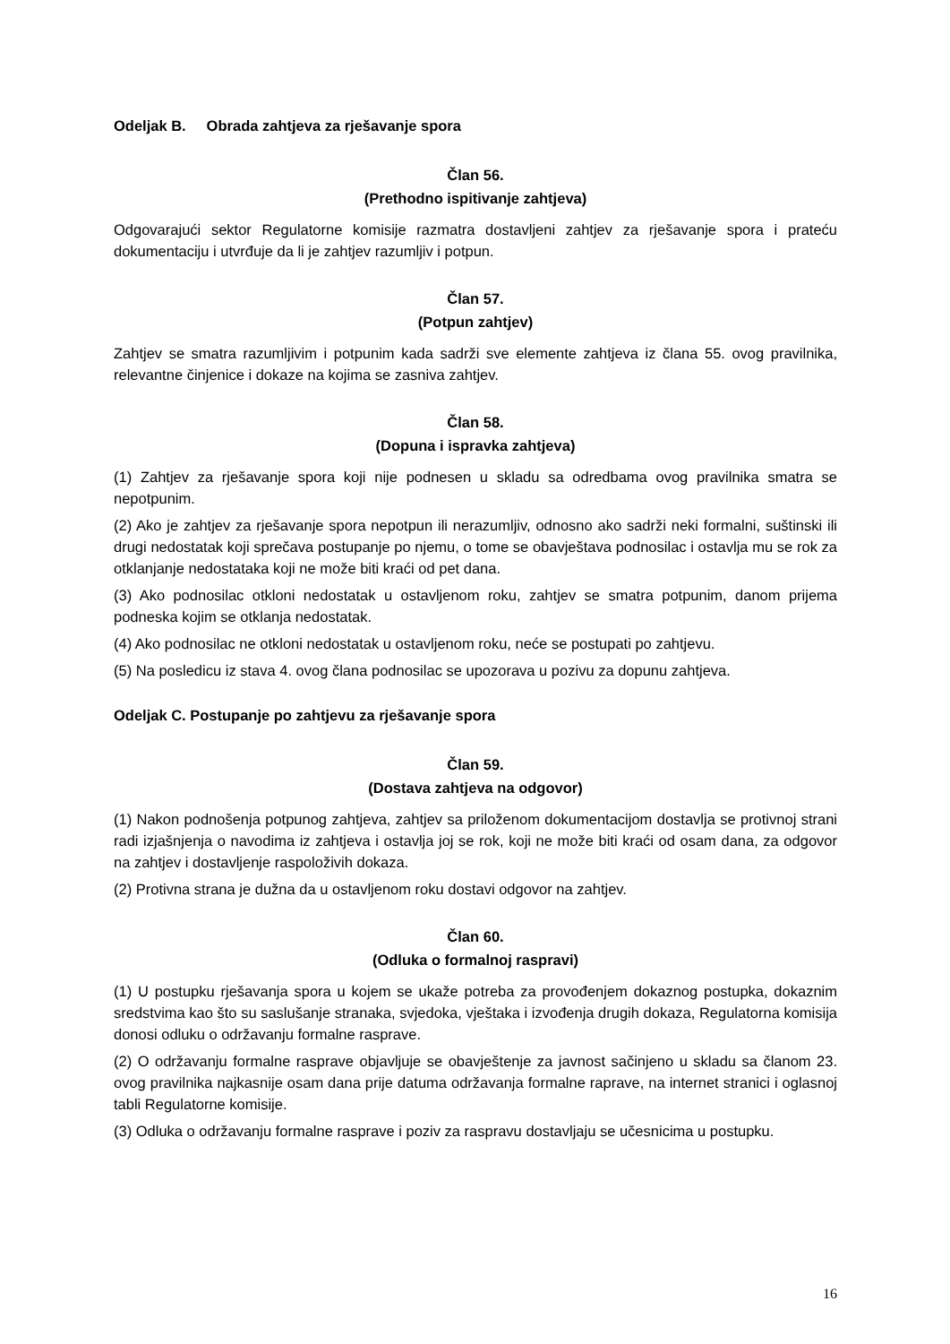Odeljak B. Obrada zahtjeva za rješavanje spora
Član 56.
(Prethodno ispitivanje zahtjeva)
Odgovarajući sektor Regulatorne komisije razmatra dostavljeni zahtjev za rješavanje spora i prateću dokumentaciju i utvrđuje da li je zahtjev razumljiv i potpun.
Član 57.
(Potpun zahtjev)
Zahtjev se smatra razumljivim i potpunim kada sadrži sve elemente zahtjeva iz člana 55. ovog pravilnika, relevantne činjenice i dokaze na kojima se zasniva zahtjev.
Član 58.
(Dopuna i ispravka zahtjeva)
(1) Zahtjev za rješavanje spora koji nije podnesen u skladu sa odredbama ovog pravilnika smatra se nepotpunim.
(2) Ako je zahtjev za rješavanje spora nepotpun ili nerazumljiv, odnosno ako sadrži neki formalni, suštinski ili drugi nedostatak koji sprečava postupanje po njemu, o tome se obavještava podnosilac i ostavlja mu se rok za otklanjanje nedostataka koji ne može biti kraći od pet dana.
(3) Ako podnosilac otkloni nedostatak u ostavljenom roku, zahtjev se smatra potpunim, danom prijema podneska kojim se otklanja nedostatak.
(4) Ako podnosilac ne otkloni nedostatak u ostavljenom roku, neće se postupati po zahtjevu.
(5) Na posledicu iz stava 4. ovog člana podnosilac se upozorava u pozivu za dopunu zahtjeva.
Odeljak C. Postupanje po zahtjevu za rješavanje spora
Član 59.
(Dostava zahtjeva na odgovor)
(1) Nakon podnošenja potpunog zahtjeva, zahtjev sa priloženom dokumentacijom dostavlja se protivnoj strani radi izjašnjenja o navodima iz zahtjeva i ostavlja joj se rok, koji ne može biti kraći od osam dana, za odgovor na zahtjev i dostavljenje raspoloživih dokaza.
(2) Protivna strana je dužna da u ostavljenom roku dostavi odgovor na zahtjev.
Član 60.
(Odluka o formalnoj raspravi)
(1) U postupku rješavanja spora u kojem se ukaže potreba za provođenjem dokaznog postupka, dokaznim sredstvima kao što su saslušanje stranaka, svjedoka, vještaka i izvođenja drugih dokaza, Regulatorna komisija donosi odluku o održavanju formalne rasprave.
(2) O održavanju formalne rasprave objavljuje se obavještenje za javnost sačinjeno u skladu sa članom 23. ovog pravilnika najkasnije osam dana prije datuma održavanja formalne raprave, na internet stranici i oglasnoj tabli Regulatorne komisije.
(3) Odluka o održavanju formalne rasprave i poziv za raspravu dostavljaju se učesnicima u postupku.
16